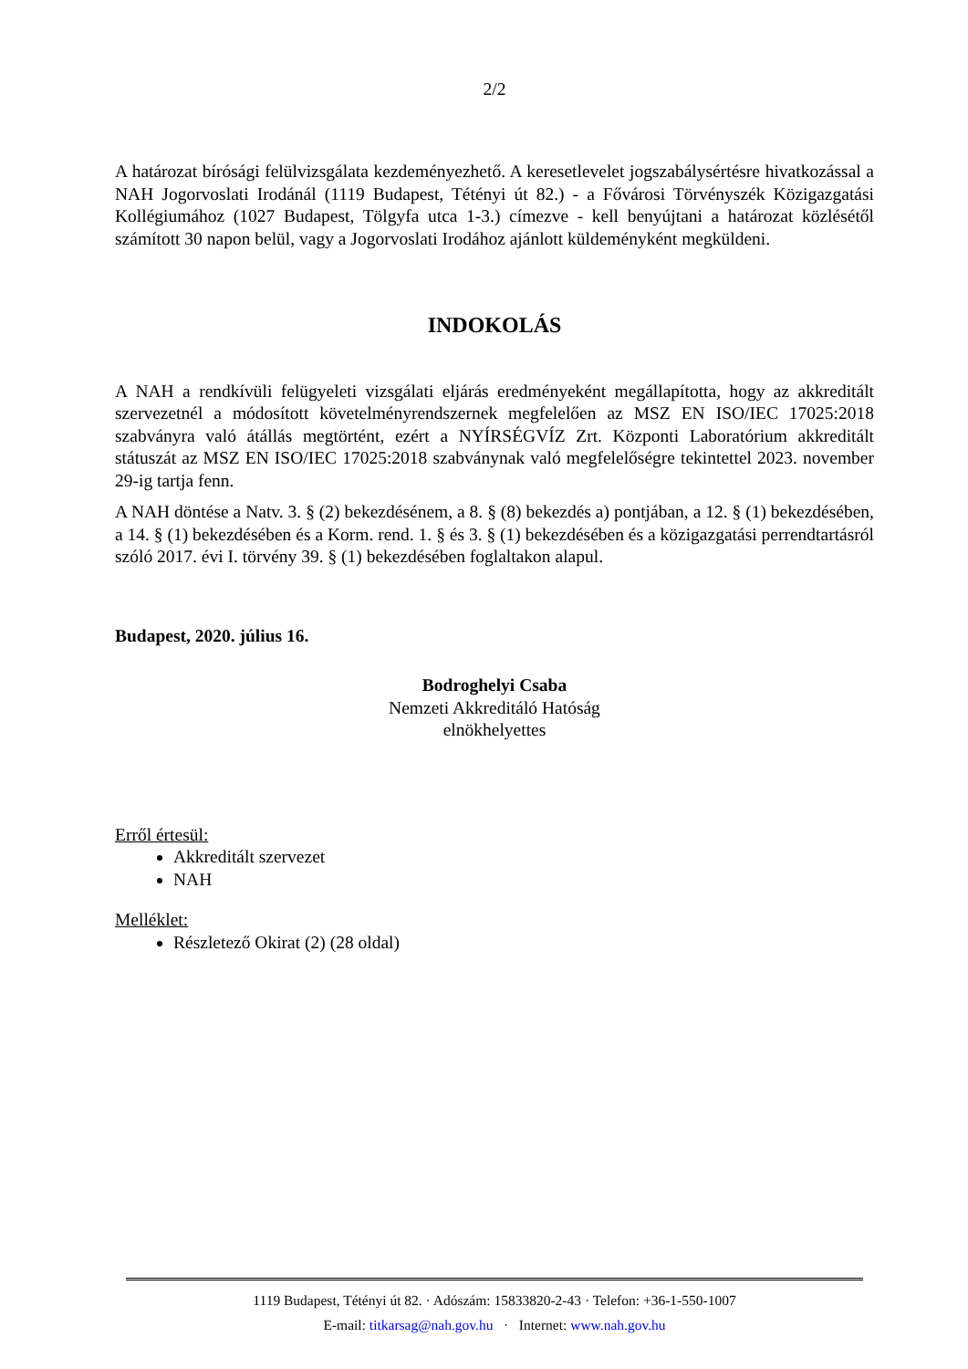2/2
A határozat bírósági felülvizsgálata kezdeményezhető. A keresetlevelet jogszabálysértésre hivatkozással a NAH Jogorvoslati Irodánál (1119 Budapest, Tétényi út 82.) - a Fővárosi Törvényszék Közigazgatási Kollégiumához (1027 Budapest, Tölgyfa utca 1-3.) címezve - kell benyújtani a határozat közlésétől számított 30 napon belül, vagy a Jogorvoslati Irodához ajánlott küldeményként megküldeni.
INDOKOLÁS
A NAH a rendkívüli felügyeleti vizsgálati eljárás eredményeként megállapította, hogy az akkreditált szervezetnél a módosított követelményrendszernek megfelelően az MSZ EN ISO/IEC 17025:2018 szabványra való átállás megtörtént, ezért a NYÍRSÉGVÍZ Zrt. Központi Laboratórium akkreditált státuszát az MSZ EN ISO/IEC 17025:2018 szabványnak való megfelelőségre tekintettel 2023. november 29-ig tartja fenn.
A NAH döntése a Natv. 3. § (2) bekezdésénem, a 8. § (8) bekezdés a) pontjában, a 12. § (1) bekezdésében, a 14. § (1) bekezdésében és a Korm. rend. 1. § és 3. § (1) bekezdésében és a közigazgatási perrendtartásról szóló 2017. évi I. törvény 39. § (1) bekezdésében foglaltakon alapul.
Budapest, 2020. július 16.
Bodroghelyi Csaba
Nemzeti Akkreditáló Hatóság
elnökhelyettes
Erről értesül:
Akkreditált szervezet
NAH
Melléklet:
Részletező Okirat (2) (28 oldal)
1119 Budapest, Tétényi út 82. · Adószám: 15833820-2-43 · Telefon: +36-1-550-1007
E-mail: titkarsag@nah.gov.hu · Internet: www.nah.gov.hu